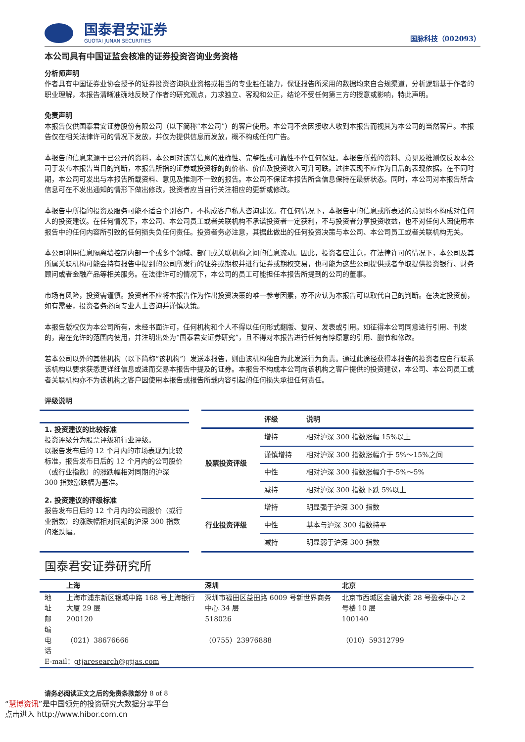国泰君安证券
GUOTAI JUNAN SECURITIES
国脉科技（002093）
本公司具有中国证监会核准的证券投资咨询业务资格
分析师声明
作者具有中国证券业协会授予的证券投资咨询执业资格或相当的专业胜任能力，保证报告所采用的数据均来自合规渠道，分析逻辑基于作者的职业理解，本报告清晰准确地反映了作者的研究观点，力求独立、客观和公正，结论不受任何第三方的授意或影响，特此声明。
免责声明
本报告仅供国泰君安证券股份有限公司（以下简称“本公司”）的客户使用。本公司不会因接收人收到本报告而视其为本公司的当然客户。本报告仅在相关法律许可的情况下发放，并仅为提供信息而发放，概不构成任何广告。
本报告的信息来源于已公开的资料，本公司对该等信息的准确性、完整性或可靠性不作任何保证。本报告所载的资料、意见及推测仅反映本公司于发布本报告当日的判断，本报告所指的证券或投资标的的价格、价值及投资收入可升可跌。过往表现不应作为日后的表现依据。在不同时期，本公司可发出与本报告所载资料、意见及推测不一致的报告。本公司不保证本报告所含信息保持在最新状态。同时，本公司对本报告所含信息可在不发出通知的情形下做出修改，投资者应当自行关注相应的更新或修改。
本报告中所指的投资及服务可能不适合个别客户，不构成客户私人咨询建议。在任何情况下，本报告中的信息或所表述的意见均不构成对任何人的投资建议。在任何情况下，本公司、本公司员工或者关联机构不承诺投资者一定获利，不与投资者分享投资收益，也不对任何人因使用本报告中的任何内容所引致的任何损失负任何责任。投资者务必注意，其据此做出的任何投资决策与本公司、本公司员工或者关联机构无关。
本公司利用信息隔离墙控制内部一个或多个领域、部门或关联机构之间的信息流动。因此，投资者应注意，在法律许可的情况下，本公司及其所属关联机构可能会持有报告中提到的公司所发行的证券或期权并进行证券或期权交易，也可能为这些公司提供或者争取提供投资银行、财务顾问或者金融产品等相关服务。在法律许可的情况下，本公司的员工可能担任本报告所提到的公司的董事。
市场有风险，投资需谨慎。投资者不应将本报告作为作出投资决策的唯一参考因素，亦不应认为本报告可以取代自己的判断。在决定投资前，如有需要，投资者务必向专业人士咨询并谨慎决策。
本报告版权仅为本公司所有，未经书面许可，任何机构和个人不得以任何形式翻版、复制、发表或引用。如征得本公司同意进行引用、刊发的，需在允许的范围内使用，并注明出处为“国泰君安证券研究”，且不得对本报告进行任何有悖原意的引用、删节和修改。
若本公司以外的其他机构（以下简称“该机构”）发送本报告，则由该机构独自为此发送行为负责。通过此途径获得本报告的投资者应自行联系该机构以要求获悉更详细信息或进而交易本报告中提及的证券。本报告不构成本公司向该机构之客户提供的投资建议，本公司、本公司员工或者关联机构亦不为该机构之客户因使用本报告或报告所载内容引起的任何损失承担任何责任。
评级说明
1. 投资建议的比较标准
投资评级分为股票评级和行业评级。
以报告发布后的 12 个月内的市场表现为比较标准，报告发布日后的 12 个月内的公司股价（或行业指数）的涨跌幅相对同期的沪深 300 指数涨跌幅为基准。
2. 投资建议的评级标准
报告发布日后的 12 个月内的公司股价（或行业指数）的涨跌幅相对同期的沪深 300 指数的涨跌幅。
| | 评级 | 说明 |
| --- | --- | --- |
| 股票投资评级 | 增持 | 相对沪深 300 指数涨幅 15%以上 |
| | 谨慎增持 | 相对沪深 300 指数涨幅介于 5%～15%之间 |
| | 中性 | 相对沪深 300 指数涨幅介于-5%～5% |
| | 减持 | 相对沪深 300 指数下跌 5%以上 |
| 行业投资评级 | 增持 | 明显强于沪深 300 指数 |
| | 中性 | 基本与沪深 300 指数持平 |
| | 减持 | 明显弱于沪深 300 指数 |
国泰君安证券研究所
| | 上海 | 深圳 | 北京 |
| --- | --- | --- | --- |
| 地址 | 上海市浦东新区银城中路 168 号上海银行大厦 29 层 | 深圳市福田区益田路 6009 号新世界商务中心 34 层 | 北京市西城区金融大街 28 号盈泰中心 2 号楼 10 层 |
| 邮编 | 200120 | 518026 | 100140 |
| 电话 | （021）38676666 | （0755）23976888 | （010）59312799 |
| E-mail： gtjaresearch@gtjas.com | | | |
请务必阅读正文之后的免责条款部分 8 of 8
“慧博资讯”是中国领先的投资研究大数据分享平台
点击进入 http://www.hibor.com.cn